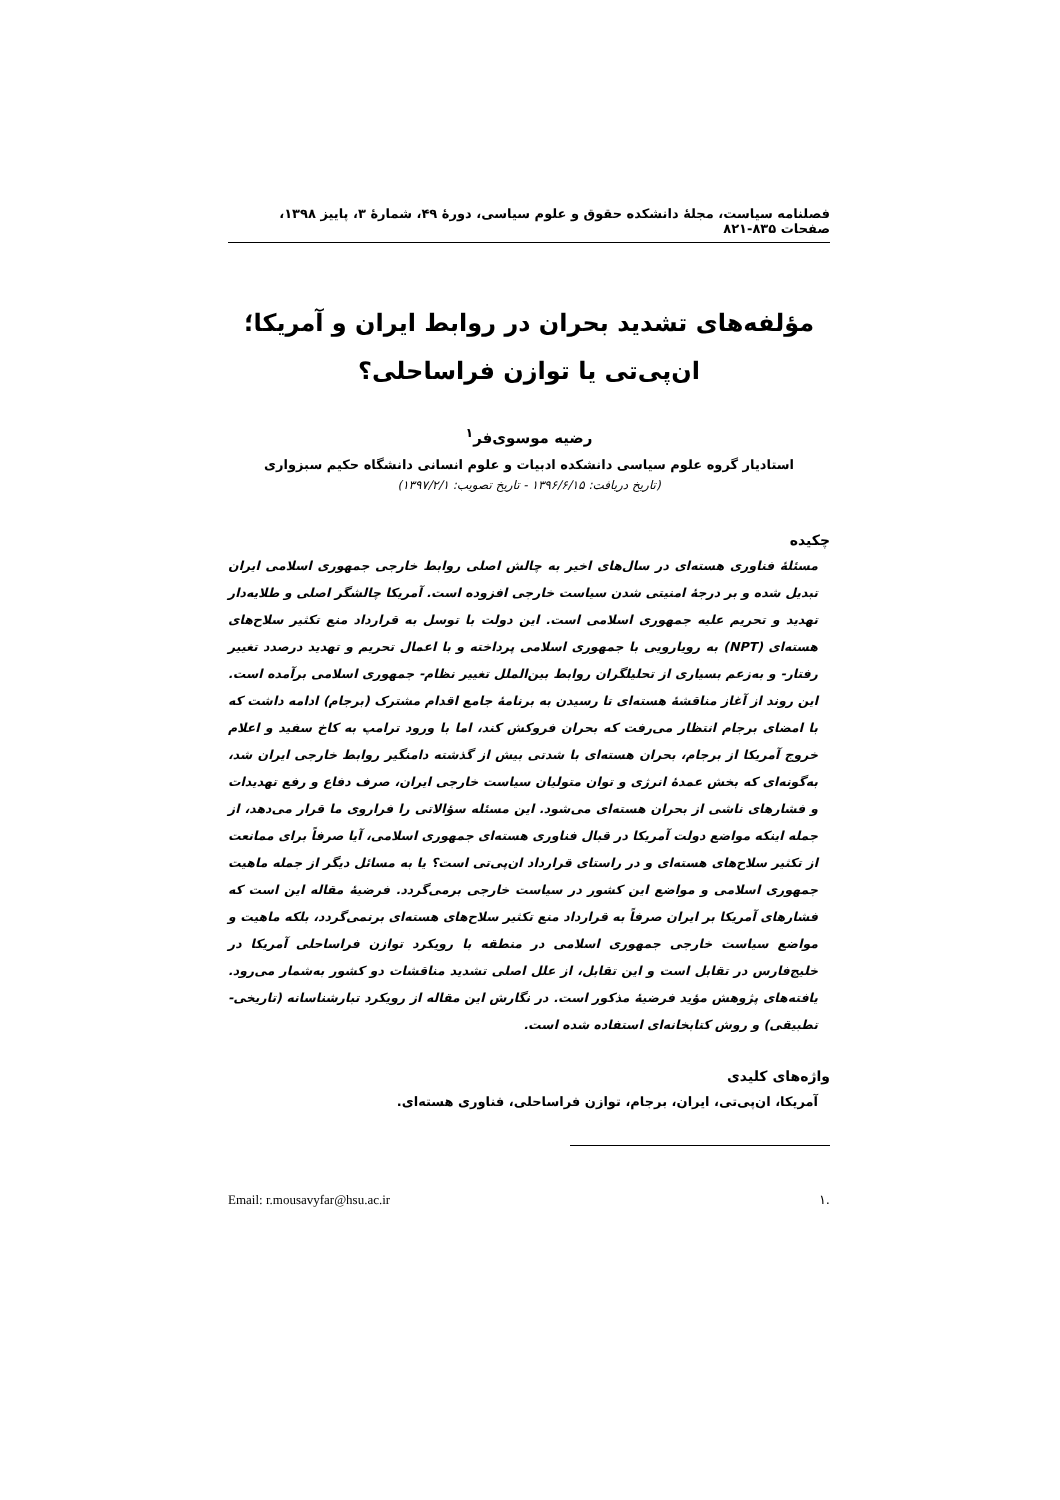فصلنامه سیاست، مجلهٔ دانشکده حقوق و علوم سیاسی، دورهٔ ۴۹، شمارهٔ ۳، پاییز ۱۳۹۸، صفحات ۸۳۵-۸۲۱
مؤلفه‌های تشدید بحران در روابط ایران و آمریکا؛
ان‌پی‌تی یا توازن فراساحلی؟
رضیه موسوی‌فر<sup>۱</sup>
استادیار گروه علوم سیاسی دانشکده ادبیات و علوم انسانی دانشگاه حکیم سبزواری
(تاریخ دریافت: ۱۳۹۶/۶/۱۵ - تاریخ تصویب: ۱۳۹۷/۲/۱)
چکیده
مسئلهٔ فناوری هسته‌ای در سال‌های اخیر به چالش اصلی روابط خارجی جمهوری اسلامی ایران تبدیل شده و بر درجهٔ امنیتی شدن سیاست خارجی افزوده است. آمریکا چالشگر اصلی و طلایه‌دار تهدید و تحریم علیه جمهوری اسلامی است. این دولت با توسل به قرارداد منع تکثیر سلاح‌های هسته‌ای (NPT) به رویارویی با جمهوری اسلامی پرداخته و با اعمال تحریم و تهدید درصدد تغییر رفتار- و به‌زعم بسیاری از تحلیلگران روابط بین‌الملل تغییر نظام- جمهوری اسلامی برآمده است. این روند از آغاز مناقشهٔ هسته‌ای تا رسیدن به برنامهٔ جامع اقدام مشترک (برجام) ادامه داشت که با امضای برجام انتظار می‌رفت که بحران فروکش کند، اما با ورود ترامپ به کاخ سفید و اعلام خروج آمریکا از برجام، بحران هسته‌ای با شدتی بیش از گذشته دامنگیر روابط خارجی ایران شد، به‌گونه‌ای که بخش عمدهٔ انرژی و توان متولیان سیاست خارجی ایران، صرف دفاع و رفع تهدیدات و فشارهای ناشی از بحران هسته‌ای می‌شود. این مسئله سؤالاتی را فراروی ما قرار می‌دهد، از جمله اینکه مواضع دولت آمریکا در قبال فناوری هسته‌ای جمهوری اسلامی، آیا صرفاً برای ممانعت از تکثیر سلاح‌های هسته‌ای و در راستای قرارداد ان‌پی‌تی است؟ یا به مسائل دیگر از جمله ماهیت جمهوری اسلامی و مواضع این کشور در سیاست خارجی برمی‌گردد. فرضیهٔ مقاله این است که فشارهای آمریکا بر ایران صرفاً به قرارداد منع تکثیر سلاح‌های هسته‌ای برنمی‌گردد، بلکه ماهیت و مواضع سیاست خارجی جمهوری اسلامی در منطقه با رویکرد توازن فراساحلی آمریکا در خلیج‌فارس در تقابل است و این تقابل، از علل اصلی تشدید مناقشات دو کشور به‌شمار می‌رود. یافته‌های پژوهش مؤید فرضیهٔ مذکور است. در نگارش این مقاله از رویکرد تبارشناسانه (تاریخی- تطبیقی) و روش کتابخانه‌ای استفاده شده است.
واژه‌های کلیدی
آمریکا، ان‌پی‌تی، ایران، برجام، توازن فراساحلی، فناوری هسته‌ای.
.۱ Email: r.mousavyfar@hsu.ac.ir